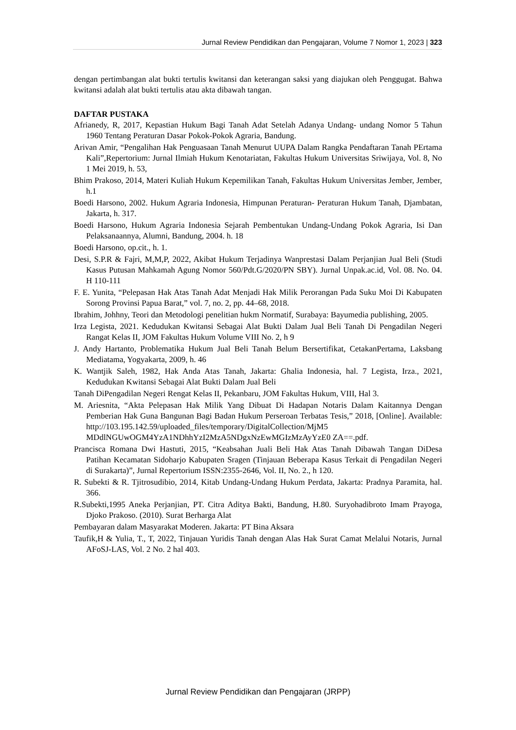Jurnal Review Pendidikan dan Pengajaran, Volume 7 Nomor 1, 2023 | 323
dengan pertimbangan alat bukti tertulis kwitansi dan keterangan saksi yang diajukan oleh Penggugat. Bahwa kwitansi adalah alat bukti tertulis atau akta dibawah tangan.
DAFTAR PUSTAKA
Afrianedy, R, 2017, Kepastian Hukum Bagi Tanah Adat Setelah Adanya Undang- undang Nomor 5 Tahun 1960 Tentang Peraturan Dasar Pokok-Pokok Agraria, Bandung.
Arivan Amir, “Pengalihan Hak Penguasaan Tanah Menurut UUPA Dalam Rangka Pendaftaran Tanah PErtama Kali”,Repertorium: Jurnal Ilmiah Hukum Kenotariatan, Fakultas Hukum Universitas Sriwijaya, Vol. 8, No 1 Mei 2019, h. 53,
Bhim Prakoso, 2014, Materi Kuliah Hukum Kepemilikan Tanah, Fakultas Hukum Universitas Jember, Jember, h.1
Boedi Harsono, 2002. Hukum Agraria Indonesia, Himpunan Peraturan- Peraturan Hukum Tanah, Djambatan, Jakarta, h. 317.
Boedi Harsono, Hukum Agraria Indonesia Sejarah Pembentukan Undang-Undang Pokok Agraria, Isi Dan Pelaksanaannya, Alumni, Bandung, 2004. h. 18
Boedi Harsono, op.cit., h. 1.
Desi, S.P.R & Fajri, M,M,P, 2022, Akibat Hukum Terjadinya Wanprestasi Dalam Perjanjian Jual Beli (Studi Kasus Putusan Mahkamah Agung Nomor 560/Pdt.G/2020/PN SBY). Jurnal Unpak.ac.id, Vol. 08. No. 04. H 110-111
F. E. Yunita, “Pelepasan Hak Atas Tanah Adat Menjadi Hak Milik Perorangan Pada Suku Moi Di Kabupaten Sorong Provinsi Papua Barat,” vol. 7, no. 2, pp. 44–68, 2018.
Ibrahim, Johhny, Teori dan Metodologi penelitian hukm Normatif, Surabaya: Bayumedia publishing, 2005.
Irza Legista, 2021. Kedudukan Kwitansi Sebagai Alat Bukti Dalam Jual Beli Tanah Di Pengadilan Negeri Rangat Kelas II, JOM Fakultas Hukum Volume VIII No. 2, h 9
J. Andy Hartanto, Problematika Hukum Jual Beli Tanah Belum Bersertifikat, CetakanPertama, Laksbang Mediatama, Yogyakarta, 2009, h. 46
K. Wantjik Saleh, 1982, Hak Anda Atas Tanah, Jakarta: Ghalia Indonesia, hal. 7 Legista, Irza., 2021, Kedudukan Kwitansi Sebagai Alat Bukti Dalam Jual Beli
Tanah DiPengadilan Negeri Rengat Kelas II, Pekanbaru, JOM Fakultas Hukum, VIII, Hal 3.
M. Ariesnita, “Akta Pelepasan Hak Milik Yang Dibuat Di Hadapan Notaris Dalam Kaitannya Dengan Pemberian Hak Guna Bangunan Bagi Badan Hukum Perseroan Terbatas Tesis,” 2018, [Online]. Available: http://103.195.142.59/uploaded_files/temporary/DigitalCollection/MjM5 MDdlNGUwOGM4YzA1NDhhYzI2MzA5NDgxNzEwMGIzMzAyYzE0 ZA==.pdf.
Prancisca Romana Dwi Hastuti, 2015, “Keabsahan Juali Beli Hak Atas Tanah Dibawah Tangan DiDesa Patihan Kecamatan Sidoharjo Kabupaten Sragen (Tinjauan Beberapa Kasus Terkait di Pengadilan Negeri di Surakarta)”, Jurnal Repertorium ISSN:2355-2646, Vol. II, No. 2., h 120.
R. Subekti & R. Tjitrosudibio, 2014, Kitab Undang-Undang Hukum Perdata, Jakarta: Pradnya Paramita, hal. 366.
R.Subekti,1995 Aneka Perjanjian, PT. Citra Aditya Bakti, Bandung, H.80. Suryohadibroto Imam Prayoga, Djoko Prakoso. (2010). Surat Berharga Alat
Pembayaran dalam Masyarakat Moderen. Jakarta: PT Bina Aksara
Taufik,H & Yulia, T., T, 2022, Tinjauan Yuridis Tanah dengan Alas Hak Surat Camat Melalui Notaris, Jurnal AFoSJ-LAS, Vol. 2 No. 2 hal 403.
Jurnal Review Pendidikan dan Pengajaran (JRPP)